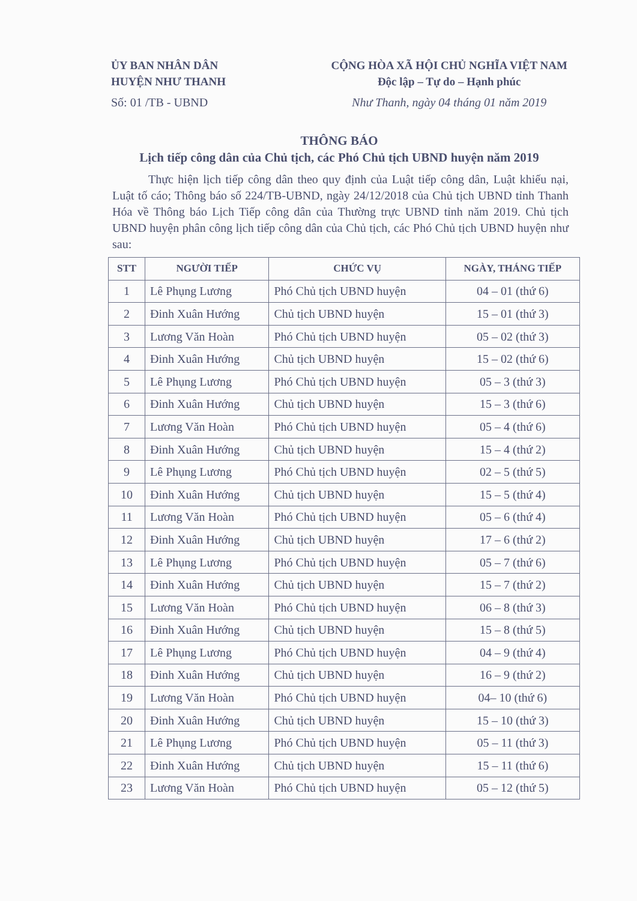ỦY BAN NHÂN DÂN
HUYỆN NHƯ THANH
Số: 01 /TB - UBND
CỘNG HÒA XÃ HỘI CHỦ NGHĨA VIỆT NAM
Độc lập – Tự do – Hạnh phúc
Như Thanh, ngày 04 tháng 01 năm 2019
THÔNG BÁO
Lịch tiếp công dân của Chủ tịch, các Phó Chủ tịch UBND huyện năm 2019
Thực hiện lịch tiếp công dân theo quy định của Luật tiếp công dân, Luật khiếu nại, Luật tố cáo; Thông báo số 224/TB-UBND, ngày 24/12/2018 của Chủ tịch UBND tỉnh Thanh Hóa về Thông báo Lịch Tiếp công dân của Thường trực UBND tỉnh năm 2019. Chủ tịch UBND huyện phân công lịch tiếp công dân của Chủ tịch, các Phó Chủ tịch UBND huyện như sau:
| STT | NGƯỜI TIẾP | CHỨC VỤ | NGÀY, THÁNG TIẾP |
| --- | --- | --- | --- |
| 1 | Lê Phụng Lương | Phó Chủ tịch UBND huyện | 04 – 01 (thứ 6) |
| 2 | Đinh Xuân Hướng | Chủ tịch UBND huyện | 15 – 01 (thứ 3) |
| 3 | Lương Văn Hoàn | Phó Chủ tịch UBND huyện | 05 – 02 (thứ 3) |
| 4 | Đinh Xuân Hướng | Chủ tịch UBND huyện | 15 – 02 (thứ 6) |
| 5 | Lê Phụng Lương | Phó Chủ tịch UBND huyện | 05 – 3 (thứ 3) |
| 6 | Đinh Xuân Hướng | Chủ tịch UBND huyện | 15 – 3 (thứ 6) |
| 7 | Lương Văn Hoàn | Phó Chủ tịch UBND huyện | 05 – 4 (thứ 6) |
| 8 | Đinh Xuân Hướng | Chủ tịch UBND huyện | 15 – 4 (thứ 2) |
| 9 | Lê Phụng Lương | Phó Chủ tịch UBND huyện | 02 – 5 (thứ 5) |
| 10 | Đinh Xuân Hướng | Chủ tịch UBND huyện | 15 – 5 (thứ 4) |
| 11 | Lương Văn Hoàn | Phó Chủ tịch UBND huyện | 05 – 6 (thứ 4) |
| 12 | Đinh Xuân Hướng | Chủ tịch UBND huyện | 17 – 6 (thứ 2) |
| 13 | Lê Phụng Lương | Phó Chủ tịch UBND huyện | 05 – 7 (thứ 6) |
| 14 | Đinh Xuân Hướng | Chủ tịch UBND huyện | 15 – 7 (thứ 2) |
| 15 | Lương Văn Hoàn | Phó Chủ tịch UBND huyện | 06 – 8 (thứ 3) |
| 16 | Đinh Xuân Hướng | Chủ tịch UBND huyện | 15 – 8 (thứ 5) |
| 17 | Lê Phụng Lương | Phó Chủ tịch UBND huyện | 04 – 9 (thứ 4) |
| 18 | Đinh Xuân Hướng | Chủ tịch UBND huyện | 16 – 9 (thứ 2) |
| 19 | Lương Văn Hoàn | Phó Chủ tịch UBND huyện | 04– 10 (thứ 6) |
| 20 | Đinh Xuân Hướng | Chủ tịch UBND huyện | 15 – 10 (thứ 3) |
| 21 | Lê Phụng Lương | Phó Chủ tịch UBND huyện | 05 – 11 (thứ 3) |
| 22 | Đinh Xuân Hướng | Chủ tịch UBND huyện | 15 – 11 (thứ 6) |
| 23 | Lương Văn Hoàn | Phó Chủ tịch UBND huyện | 05 – 12 (thứ 5) |